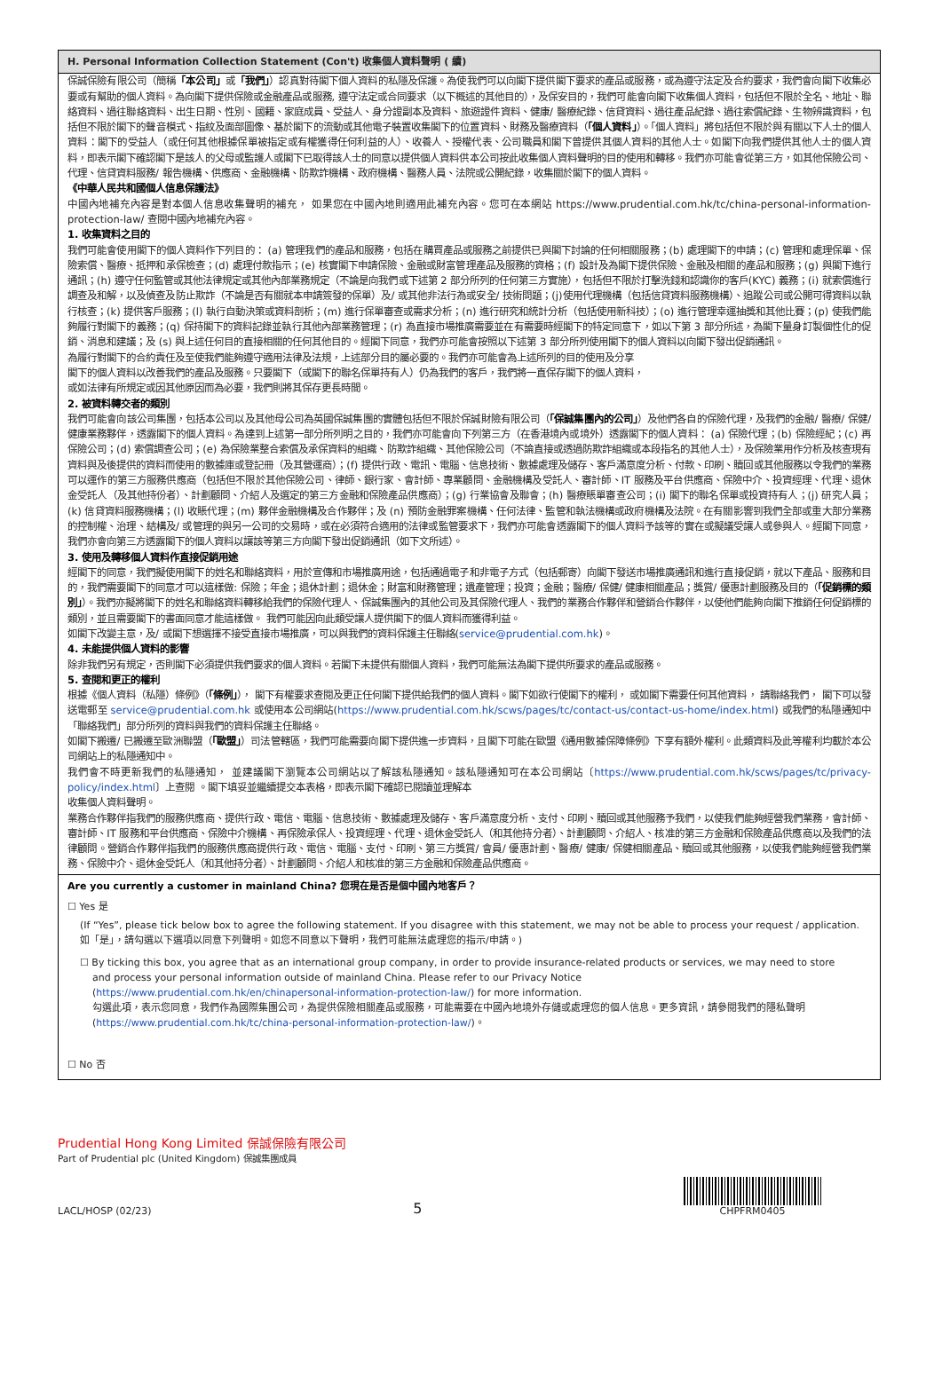H. Personal Information Collection Statement (Con't) 收集個人資料聲明 ( 續)
保誠保險有限公司（簡稱「本公司」或「我們」）認真對待閣下個人資料的私隱及保護。為使我們可以向閣下提供閣下要求的產品或服務，或為遵守法定及合約要求，我們會向閣下收集必要或有幫助的個人資料。為向閣下提供保險或金融產品或服務, 遵守法定或合同要求（以下概述的其他目的），及保安目的，我們可能會向閣下收集個人資料，包括但不限於全名、地址、聯絡資料、過往聯絡資料、出生日期、性別、國籍、家庭成員、受益人、身分證副本及資料、旅遊證件資料、健康/ 醫療紀錄、信貸資料、過往產品紀錄、過往索償紀錄、生物辨識資料，包括但不限於閣下的聲音模式、指紋及面部圖像、基於閣下的流動或其他電子裝置收集閣下的位置資料、財務及醫療資料（「個人資料」）。「個人資料」將包括但不限於與有關以下人士的個人資料：閣下的受益人（或任何其他根據保單被指定或有權獲得任何利益的人）、收養人、授權代表、公司職員和閣下曾提供其個人資料的其他人士。如閣下向我們提供其他人士的個人資料，即表示閣下確認閣下是該人的父母或監護人或閣下已取得該人士的同意以提供個人資料供本公司按此收集個人資料聲明的目的使用和轉移。我們亦可能會從第三方，如其他保險公司、代理、信貸資料服務/ 報告機構、供應商、金融機構、防欺詐機構、政府機構、醫務人員、法院或公開紀錄，收集關於閣下的個人資料。
《中華人民共和國個人信息保護法》
中國內地補充內容是對本個人信息收集聲明的補充， 如果您在中國內地則適用此補充內容。您可在本網站 https://www.prudential.com.hk/tc/china-personal-information-protection-law/ 查閱中國內地補充內容。
1. 收集資料之目的
我們可能會使用閣下的個人資料作下列目的： (a) 管理我們的產品和服務，包括在購買產品或服務之前提供已與閣下討論的任何相關服務；(b) 處理閣下的申請；(c) 管理和處理保單、保險索償、醫療、抵押和承保檢查；(d) 處理付款指示；(e) 核實閣下申請保險、金融或財富管理產品及服務的資格；(f) 設計及為閣下提供保險、金融及相關的產品和服務；(g) 與閣下進行通訊；(h) 遵守任何監管或其他法律規定或其他內部業務規定（不論是向我們或下述第 2 部分所列的任何第三方實施），包括但不限於打擊洗錢和認識你的客戶(KYC) 義務；(i) 就索償進行調查及和解，以及偵查及防止欺詐（不論是否有關就本申請簽發的保單）及/ 或其他非法行為或安全/ 技術問題；(j)使用代理機構（包括信貸資料服務機構）、追蹤公司或公開可得資料以執行核查；(k) 提供客戶服務；(l) 執行自動決策或資料剖析；(m) 進行保單審查或需求分析；(n) 進行研究和統計分析（包括使用新科技）；(o) 進行管理幸運抽獎和其他比賽；(p) 使我們能夠履行對閣下的義務；(q) 保持閣下的資料記錄並執行其他內部業務管理；(r) 為直接市場推廣需要並在有需要時經閣下的特定同意下，如以下第 3 部分所述，為閣下量身訂製個性化的促銷、消息和建議；及 (s) 與上述任何目的直接相關的任何其他目的。經閣下同意，我們亦可能會按照以下述第 3 部分所列使用閣下的個人資料以向閣下發出促銷通訊。
為履行對閣下的合約責任及至使我們能夠遵守適用法律及法規，上述部分目的屬必要的。我們亦可能會為上述所列的目的使用及分享
閣下的個人資料以改善我們的產品及服務。只要閣下（或閣下的聯名保單持有人）仍為我們的客戶，我們將一直保存閣下的個人資料，
或如法律有所規定或因其他原因而為必要，我們則將其保存更長時間。
2. 被資料轉交者的類別
我們可能會向該公司集團，包括本公司以及其他母公司為英國保誠集團的實體包括但不限於保誠財險有限公司（「保誠集團內的公司」）及他們各自的保險代理，及我們的金融/ 醫療/ 保健/ 健康業務夥伴，透露閣下的個人資料。為達到上述第一部分所列明之目的，我們亦可能會向下列第三方（在香港境內或境外）透露閣下的個人資料： (a) 保險代理；(b) 保險經紀；(c) 再保險公司；(d) 索償調查公司；(e) 為保險業整合索償及承保資料的組織、防欺詐組織、其他保險公司（不論直接或透過防欺詐組織或本段指名的其他人士），及保險業用作分析及核查現有資料與及後提供的資料而使用的數據庫或登記冊（及其營運商）；(f) 提供行政、電訊、電腦、信息技術、數據處理及儲存、客戶滿意度分析、付款、印刷、贖回或其他服務以令我們的業務可以運作的第三方服務供應商（包括但不限於其他保險公司、律師、銀行家、會計師、專業顧問、金融機構及受託人、審計師、IT 服務及平台供應商、保險中介、投資經理、代理、退休金受託人（及其他持份者）、計劃顧問、介紹人及選定的第三方金融和保險產品供應商）；(g) 行業協會及聯會；(h) 醫療賬單審查公司；(i) 閣下的聯名保單或投資持有人；(j) 研究人員；(k) 信貸資料服務機構；(l) 收賬代理；(m) 夥伴金融機構及合作夥伴；及 (n) 預防金融罪案機構、任何法律、監管和執法機構或政府機構及法院。在有關影響到我們全部或重大部分業務的控制權、治理、結構及/ 或管理的與另一公司的交易時，或在必須符合適用的法律或監管要求下，我們亦可能會透露閣下的個人資料予該等的實在或擬議受讓人或參與人。經閣下同意，我們亦會向第三方透露閣下的個人資料以讓該等第三方向閣下發出促銷通訊（如下文所述）。
3. 使用及轉移個人資料作直接促銷用途
經閣下的同意，我們擬使用閣下的姓名和聯絡資料，用於宣傳和市場推廣用途，包括通過電子和非電子方式（包括郵寄）向閣下發送市場推廣通訊和進行直接促銷，就以下產品、服務和目的，我們需要閣下的同意才可以這樣做: 保險；年金；退休計劃；退休金；財富和財務管理；遺產管理；投資；金融；醫療/ 保健/ 健康相關產品；獎賞/ 優惠計劃服務及目的（「促銷標的類別」）。我們亦擬將閣下的姓名和聯絡資料轉移給我們的保險代理人、保誠集團內的其他公司及其保險代理人、我們的業務合作夥伴和營銷合作夥伴，以使他們能夠向閣下推銷任何促銷標的類別，並且需要閣下的書面同意才能這樣做。 我們可能因向此類受讓人提供閣下的個人資料而獲得利益。
如閣下改變主意，及/ 或閣下想選擇不接受直接市場推廣，可以與我們的資料保護主任聯絡(service@prudential.com.hk)。
4. 未能提供個人資料的影響
除非我們另有規定，否則閣下必須提供我們要求的個人資料。若閣下未提供有關個人資料，我們可能無法為閣下提供所要求的產品或服務。
5. 查閱和更正的權利
根據《個人資料（私隱）條例》（「條例」）， 閣下有權要求查閱及更正任何閣下提供給我們的個人資料。閣下如欲行使閣下的權利， 或如閣下需要任何其他資料， 請聯絡我們， 閣下可以發送電郵至 service@prudential.com.hk 或使用本公司網站(https://www.prudential.com.hk/scws/pages/tc/contact-us/contact-us-home/index.html) 或我們的私隱通知中「聯絡我們」部分所列的資料與我們的資料保護主任聯絡。
如閣下搬遷/ 已搬遷至歐洲聯盟（「歐盟」）司法管轄區，我們可能需要向閣下提供進一步資料，且閣下可能在歐盟《通用數據保障條例》下享有額外權利。此類資料及此等權利均載於本公司網站上的私隱通知中。
我們會不時更新我們的私隱通知， 並建議閣下瀏覽本公司網站以了解該私隱通知。該私隱通知可在本公司網站〔https://www.prudential.com.hk/scws/pages/tc/privacy-policy/index.html〕上查閱 。閣下填妥並繼續提交本表格，即表示閣下確認已閱讀並理解本
收集個人資料聲明。
業務合作夥伴指我們的服務供應商、提供行政、電信、電腦、信息技術、數據處理及儲存、客戶滿意度分析、支付、印刷、贖回或其他服務予我們，以使我們能夠經營我們業務，會計師、審計師、IT 服務和平台供應商、保險中介機構、再保險承保人、投資經理、代理、退休金受託人（和其他持分者）、計劃顧問、介紹人、核准的第三方金融和保險產品供應商以及我們的法律顧問。營銷合作夥伴指我們的服務供應商提供行政、電信、電腦、支付、印刷、第三方獎賞/ 會員/ 優惠計劃、醫療/ 健康/ 保健相關產品、贖回或其他服務，以使我們能夠經營我們業務、保險中介、退休金受託人（和其他持分者）、計劃顧問、介紹人和核准的第三方金融和保險產品供應商。
Are you currently a customer in mainland China? 您現在是否是個中國內地客戶？
☐ Yes 是
(If “Yes”, please tick below box to agree the following statement. If you disagree with this statement, we may not be able to process your request / application.
如「是」，請勾選以下選項以同意下列聲明。如您不同意以下聲明，我們可能無法處理您的指示/申請。)
☐ By ticking this box, you agree that as an international group company, in order to provide insurance-related products or services, we may need to store
and process your personal information outside of mainland China. Please refer to our Privacy Notice
(https://www.prudential.com.hk/en/chinapersonal-information-protection-law/) for more information.
勾選此項，表示您同意，我們作為國際集團公司，為提供保險相關產品或服務，可能需要在中國內地境外存儲或處理您的個人信息。更多資訊，請參閱我們的隱私聲明 (https://www.prudential.com.hk/tc/china-personal-information-protection-law/)。
☐ No 否
Prudential Hong Kong Limited 保誠保險有限公司
Part of Prudential plc (United Kingdom) 保誠集團成員
LACL/HOSP (02/23) 5
CHPFRM0405